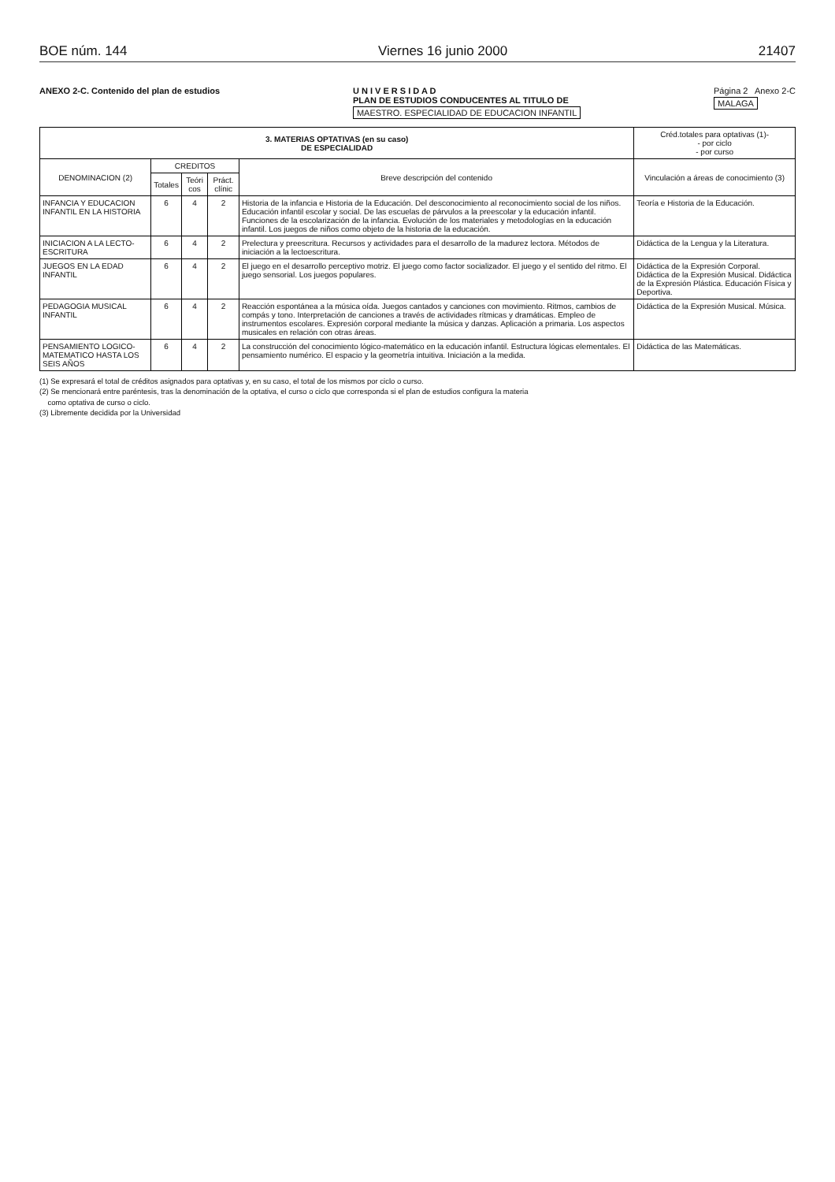BOE núm. 144 Viernes 16 junio 2000 21407
ANEXO 2-C. Contenido del plan de estudios
U N I V E R S I D A D
PLAN DE ESTUDIOS CONDUCENTES AL TITULO DE
MAESTRO. ESPECIALIDAD DE EDUCACION INFANTIL
Página 2 Anexo 2-C
MALAGA
| 3. MATERIAS OPTATIVAS (en su caso) DE ESPECIALIDAD | | | | | Créd.totales para optativas (1)- - por ciclo - por curso |
| --- | --- | --- | --- | --- | --- |
| DENOMINACION (2) | CREDITOS | | | Breve descripción del contenido | Vinculación a áreas de conocimiento (3) |
| | Totales | Teóri cos | Práct. clínic | | |
| INFANCIA Y EDUCACION INFANTIL EN LA HISTORIA | 6 | 4 | 2 | Historia de la infancia e Historia de la Educación. Del desconocimiento al reconocimiento social de los niños. Educación infantil escolar y social. De las escuelas de párvulos a la preescolar y la educación infantil. Funciones de la escolarización de la infancia. Evolución de los materiales y metodologías en la educación infantil. Los juegos de niños como objeto de la historia de la educación. | Teoría e Historia de la Educación. |
| INICIACION A LA LECTO-ESCRITURA | 6 | 4 | 2 | Prelectura y preescritura. Recursos y actividades para el desarrollo de la madurez lectora. Métodos de iniciación a la lectoescritura. | Didáctica de la Lengua y la Literatura. |
| JUEGOS EN LA EDAD INFANTIL | 6 | 4 | 2 | El juego en el desarrollo perceptivo motriz. El juego como factor socializador. El juego y el sentido del ritmo. El juego sensorial. Los juegos populares. | Didáctica de la Expresión Corporal. Didáctica de la Expresión Musical. Didáctica de la Expresión Plástica. Educación Física y Deportiva. |
| PEDAGOGIA MUSICAL INFANTIL | 6 | 4 | 2 | Reacción espontánea a la música oída. Juegos cantados y canciones con movimiento. Ritmos, cambios de compás y tono. Interpretación de canciones a través de actividades rítmicas y dramáticas. Empleo de instrumentos escolares. Expresión corporal mediante la música y danzas. Aplicación a primaria. Los aspectos musicales en relación con otras áreas. | Didáctica de la Expresión Musical. Música. |
| PENSAMIENTO LOGICO-MATEMATICO HASTA LOS SEIS AÑOS | 6 | 4 | 2 | La construcción del conocimiento lógico-matemático en la educación infantil. Estructura lógicas elementales. El pensamiento numérico. El espacio y la geometría intuitiva. Iniciación a la medida. | Didáctica de las Matemáticas. |
(1) Se expresará el total de créditos asignados para optativas y, en su caso, el total de los mismos por ciclo o curso.
(2) Se mencionará entre paréntesis, tras la denominación de la optativa, el curso o ciclo que corresponda si el plan de estudios configura la materia
como optativa de curso o ciclo.
(3) Libremente decidida por la Universidad